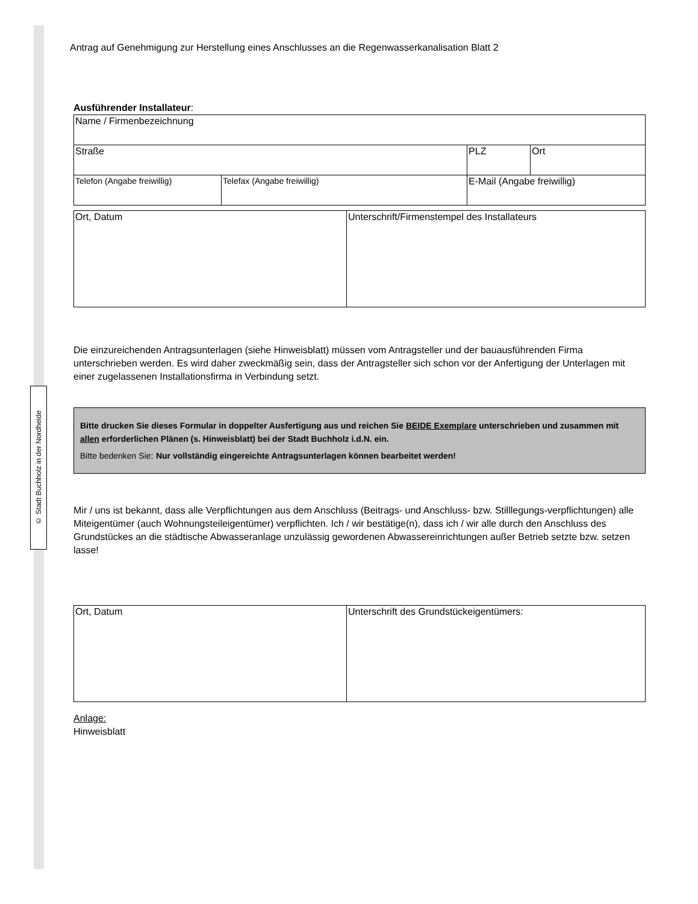© Stadt Buchholz in der Nordheide
Antrag auf Genehmigung zur Herstellung eines Anschlusses an die Regenwasserkanalisation Blatt 2
Ausführender Installateur:
| Name / Firmenbezeichnung | | | |
| Straße | | PLZ | Ort |
| Telefon (Angabe freiwillig) | Telefax (Angabe freiwillig) | E-Mail (Angabe freiwillig) | |
| Ort, Datum | Unterschrift/Firmenstempel des Installateurs |
Die einzureichenden Antragsunterlagen (siehe Hinweisblatt) müssen vom Antragsteller und der bauausführenden Firma unterschrieben werden. Es wird daher zweckmäßig sein, dass der Antragsteller sich schon vor der Anfertigung der Unterlagen mit einer zugelassenen Installationsfirma in Verbindung setzt.
Bitte drucken Sie dieses Formular in doppelter Ausfertigung aus und reichen Sie BEIDE Exemplare unterschrieben und zusammen mit allen erforderlichen Plänen (s. Hinweisblatt) bei der Stadt Buchholz i.d.N. ein.
Bitte bedenken Sie: Nur vollständig eingereichte Antragsunterlagen können bearbeitet werden!
Mir / uns ist bekannt, dass alle Verpflichtungen aus dem Anschluss (Beitrags- und Anschluss- bzw. Stilllegungs-verpflichtungen) alle Miteigentümer (auch Wohnungsteileigentümer) verpflichten. Ich / wir bestätige(n), dass ich / wir alle durch den Anschluss des Grundstückes an die städtische Abwasseranlage unzulässig gewordenen Abwassereinrichtungen außer Betrieb setzte bzw. setzen lasse!
| Ort, Datum | Unterschrift des Grundstückeigentümers: |
Anlage:
Hinweisblatt